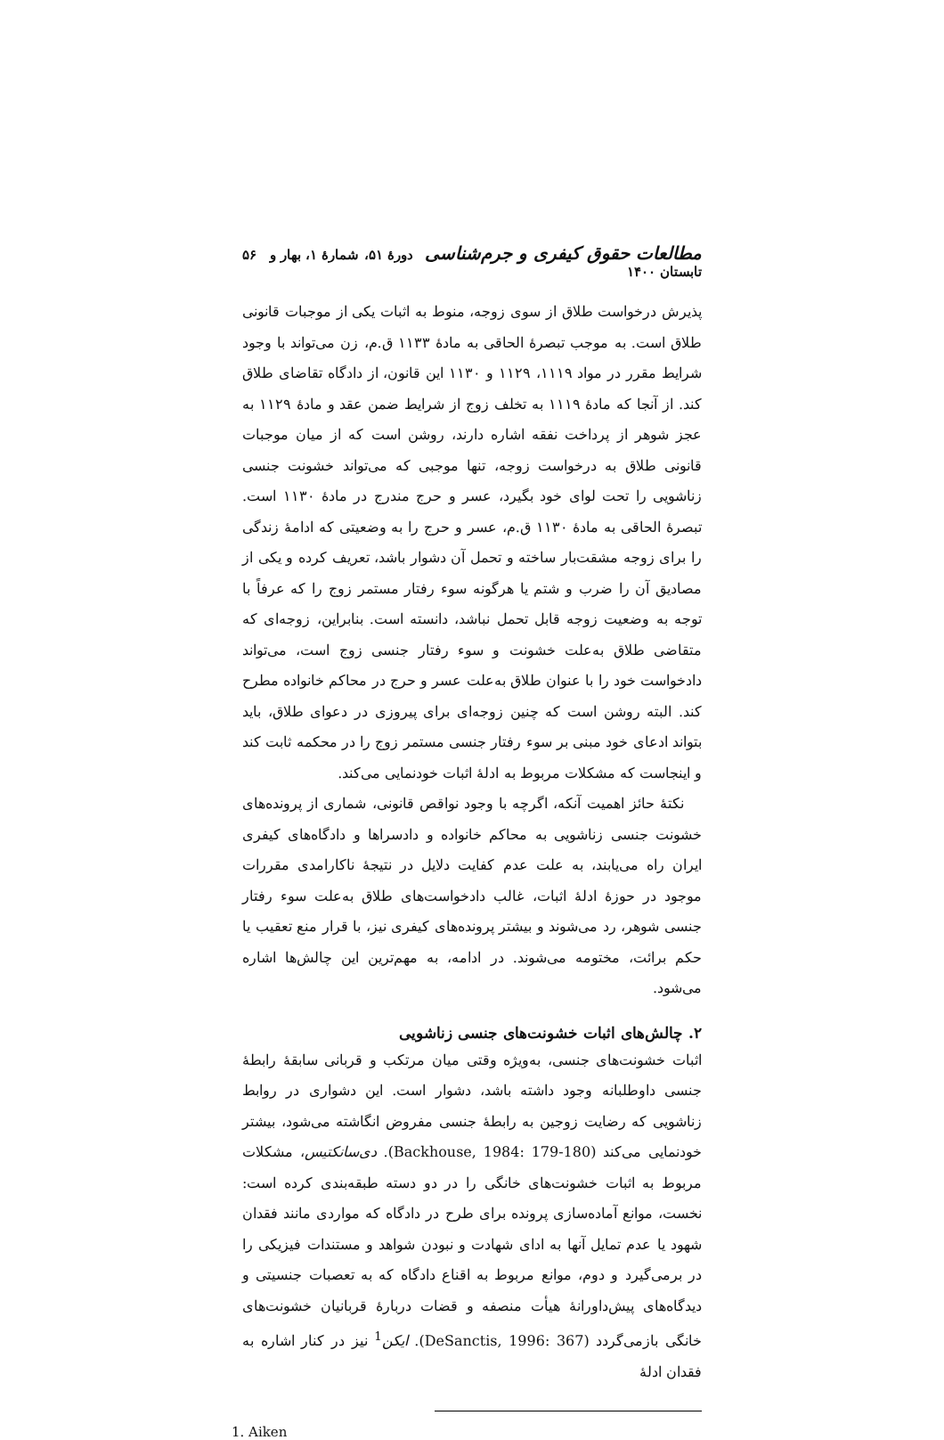مطالعات حقوق کیفری و جرم‌شناسی دورهٔ ۵۱، شمارهٔ ۱، بهار و تابستان ۱۴۰۰ ۵۶
پذیرش درخواست طلاق از سوی زوجه، منوط به اثبات یکی از موجبات قانونی طلاق است. به موجب تبصرهٔ الحاقی به مادهٔ ۱۱۳۳ ق.م، زن می‌تواند با وجود شرایط مقرر در مواد ۱۱۱۹، ۱۱۲۹ و ۱۱۳۰ این قانون، از دادگاه تقاضای طلاق کند. از آنجا که مادهٔ ۱۱۱۹ به تخلف زوج از شرایط ضمن عقد و مادهٔ ۱۱۲۹ به عجز شوهر از پرداخت نفقه اشاره دارند، روشن است که از میان موجبات قانونی طلاق به درخواست زوجه، تنها موجبی که می‌تواند خشونت جنسی زناشویی را تحت لوای خود بگیرد، عسر و حرج مندرج در مادهٔ ۱۱۳۰ است. تبصرهٔ الحاقی به مادهٔ ۱۱۳۰ ق.م، عسر و حرج را به وضعیتی که ادامهٔ زندگی را برای زوجه مشقت‌بار ساخته و تحمل آن دشوار باشد، تعریف کرده و یکی از مصادیق آن را ضرب و شتم یا هرگونه سوء رفتار مستمر زوج را که عرفاً با توجه به وضعیت زوجه قابل تحمل نباشد، دانسته است. بنابراین، زوجه‌ای که متقاضی طلاق به‌علت خشونت و سوء رفتار جنسی زوج است، می‌تواند دادخواست خود را با عنوان طلاق به‌علت عسر و حرج در محاکم خانواده مطرح کند. البته روشن است که چنین زوجه‌ای برای پیروزی در دعوای طلاق، باید بتواند ادعای خود مبنی بر سوء رفتار جنسی مستمر زوج را در محکمه ثابت کند و اینجاست که مشکلات مربوط به ادلهٔ اثبات خودنمایی می‌کند.
نکتهٔ حائز اهمیت آنکه، اگرچه با وجود نواقص قانونی، شماری از پرونده‌های خشونت جنسی زناشویی به محاکم خانواده و دادسراها و دادگاه‌های کیفری ایران راه می‌یابند، به علت عدم کفایت دلایل در نتیجهٔ ناکارامدی مقررات موجود در حوزهٔ ادلهٔ اثبات، غالب دادخواست‌های طلاق به‌علت سوء رفتار جنسی شوهر، رد می‌شوند و بیشتر پرونده‌های کیفری نیز، با قرار منع تعقیب یا حکم برائت، مختومه می‌شوند. در ادامه، به مهم‌ترین این چالش‌ها اشاره می‌شود.
۲. چالش‌های اثبات خشونت‌های جنسی زناشویی
اثبات خشونت‌های جنسی، به‌ویژه وقتی میان مرتکب و قربانی سابقهٔ رابطهٔ جنسی داوطلبانه وجود داشته باشد، دشوار است. این دشواری در روابط زناشویی که رضایت زوجین به رابطهٔ جنسی مفروض انگاشته می‌شود، بیشتر خودنمایی می‌کند (Backhouse, 1984: 179-180). دی‌سانکتیس، مشکلات مربوط به اثبات خشونت‌های خانگی را در دو دسته طبقه‌بندی کرده است: نخست، موانع آماده‌سازی پرونده برای طرح در دادگاه که مواردی مانند فقدان شهود یا عدم تمایل آنها به ادای شهادت و نبودن شواهد و مستندات فیزیکی را در برمی‌گیرد و دوم، موانع مربوط به اقناع دادگاه که به تعصبات جنسیتی و دیدگاه‌های پیش‌داورانهٔ هیأت منصفه و قضات دربارهٔ قربانیان خشونت‌های خانگی بازمی‌گردد (DeSanctis, 1996: 367). ایکن<sup>1</sup> نیز در کنار اشاره به فقدان ادلهٔ
1. Aiken